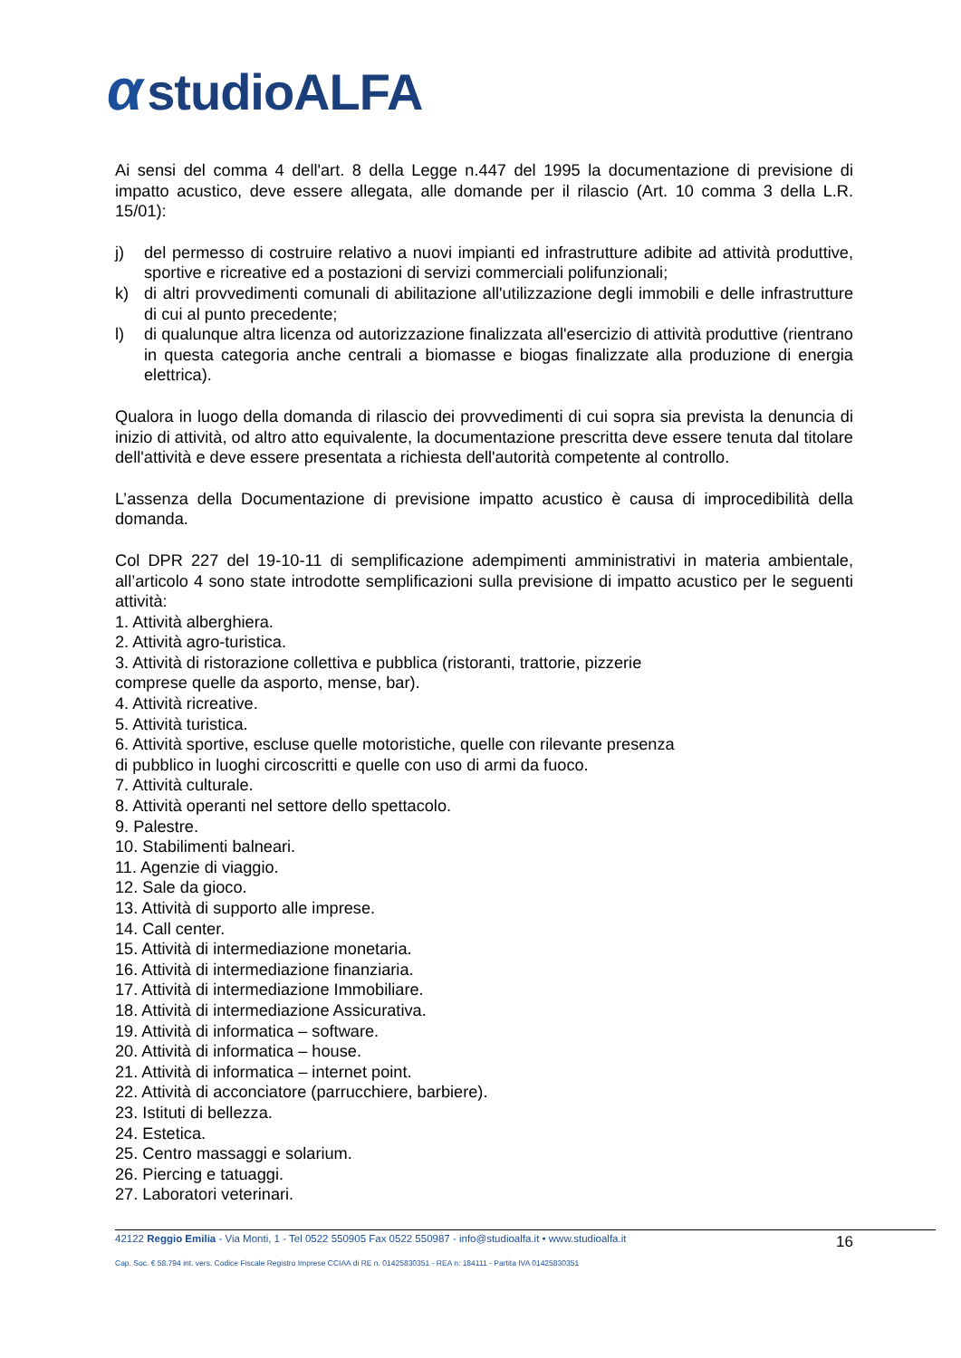α studioALFA
Ai sensi del comma 4 dell'art. 8 della Legge n.447 del 1995 la documentazione di previsione di impatto acustico, deve essere allegata, alle domande per il rilascio (Art. 10 comma 3 della L.R. 15/01):
j) del permesso di costruire relativo a nuovi impianti ed infrastrutture adibite ad attività produttive, sportive e ricreative ed a postazioni di servizi commerciali polifunzionali;
k) di altri provvedimenti comunali di abilitazione all'utilizzazione degli immobili e delle infrastrutture di cui al punto precedente;
l) di qualunque altra licenza od autorizzazione finalizzata all'esercizio di attività produttive (rientrano in questa categoria anche centrali a biomasse e biogas finalizzate alla produzione di energia elettrica).
Qualora in luogo della domanda di rilascio dei provvedimenti di cui sopra sia prevista la denuncia di inizio di attività, od altro atto equivalente, la documentazione prescritta deve essere tenuta dal titolare dell'attività e deve essere presentata a richiesta dell'autorità competente al controllo.
L’assenza della Documentazione di previsione impatto acustico è causa di improcedibilità della domanda.
Col DPR 227 del 19-10-11 di semplificazione adempimenti amministrativi in materia ambientale, all’articolo 4 sono state introdotte semplificazioni sulla previsione di impatto acustico per le seguenti attività:
1. Attività alberghiera.
2. Attività agro-turistica.
3. Attività di ristorazione collettiva e pubblica (ristoranti, trattorie, pizzerie
compresе quelle da asporto, mense, bar).
4. Attività ricreative.
5. Attività turistica.
6. Attività sportive, escluse quelle motoristiche, quelle con rilevante presenza
di pubblico in luoghi circoscritti e quelle con uso di armi da fuoco.
7. Attività culturale.
8. Attività operanti nel settore dello spettacolo.
9. Palestre.
10. Stabilimenti balneari.
11. Agenzie di viaggio.
12. Sale da gioco.
13. Attività di supporto alle imprese.
14. Call center.
15. Attività di intermediazione monetaria.
16. Attività di intermediazione finanziaria.
17. Attività di intermediazione Immobiliare.
18. Attività di intermediazione Assicurativa.
19. Attività di informatica – software.
20. Attività di informatica – house.
21. Attività di informatica – internet point.
22. Attività di acconciatore (parrucchiere, barbiere).
23. Istituti di bellezza.
24. Estetica.
25. Centro massaggi e solarium.
26. Piercing e tatuaggi.
27. Laboratori veterinari.
42122 Reggio Emilia - Via Monti, 1 - Tel 0522 550905 Fax 0522 550987 - info@studioalfa.it • www.studioalfa.it 16
Cap. Soc. € 58.794 int. vers. Codice Fiscale Registro Imprese CCIAA di RE n. 01425830351 - REA n: 184111 - Partita IVA 01425830351